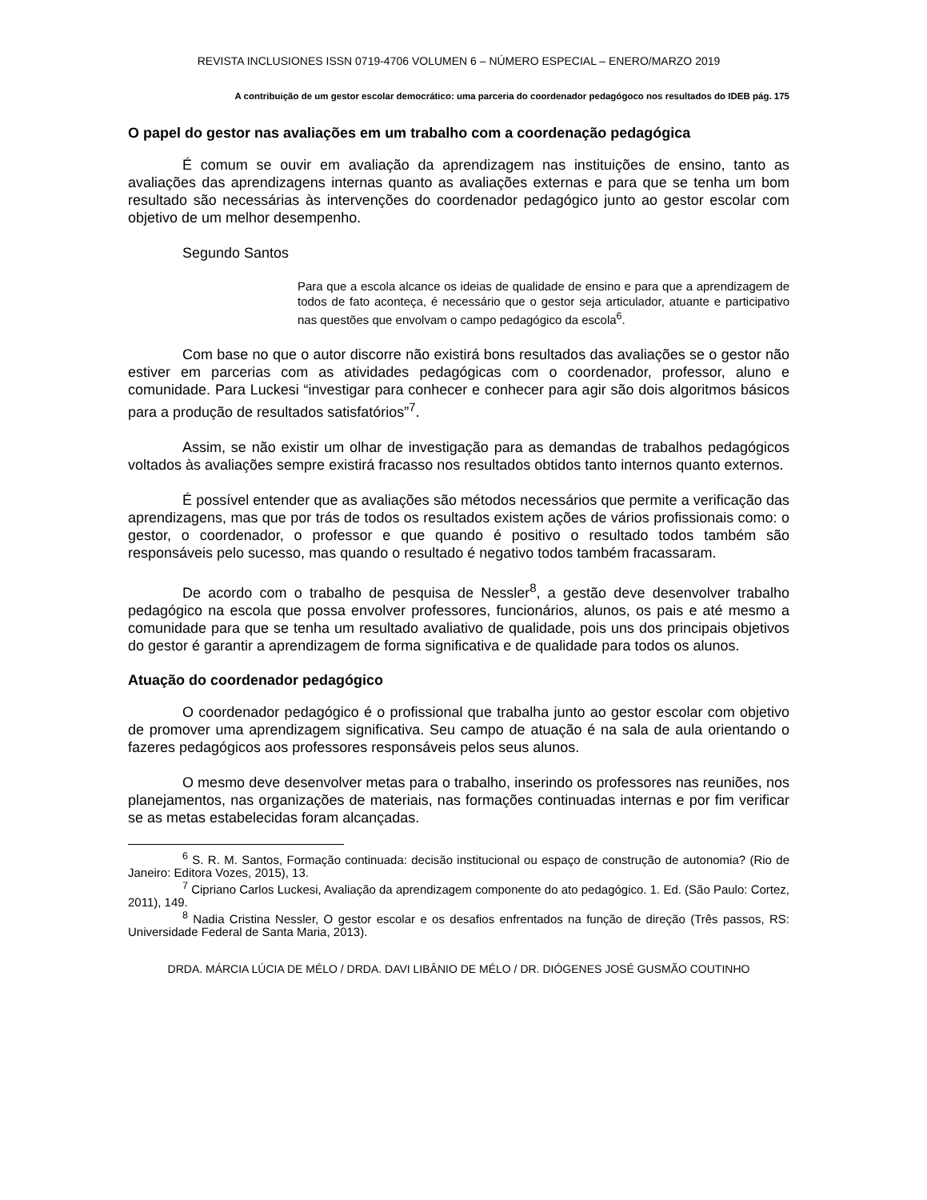REVISTA INCLUSIONES ISSN 0719-4706 VOLUMEN 6 – NÚMERO ESPECIAL – ENERO/MARZO 2019
A contribuição de um gestor escolar democrático: uma parceria do coordenador pedagógoco nos resultados do IDEB pág. 175
O papel do gestor nas avaliações em um trabalho com a coordenação pedagógica
É comum se ouvir em avaliação da aprendizagem nas instituições de ensino, tanto as avaliações das aprendizagens internas quanto as avaliações externas e para que se tenha um bom resultado são necessárias às intervenções do coordenador pedagógico junto ao gestor escolar com objetivo de um melhor desempenho.
Segundo Santos
Para que a escola alcance os ideias de qualidade de ensino e para que a aprendizagem de todos de fato aconteça, é necessário que o gestor seja articulador, atuante e participativo nas questões que envolvam o campo pedagógico da escola<sup>6</sup>.
Com base no que o autor discorre não existirá bons resultados das avaliações se o gestor não estiver em parcerias com as atividades pedagógicas com o coordenador, professor, aluno e comunidade. Para Luckesi “investigar para conhecer e conhecer para agir são dois algoritmos básicos para a produção de resultados satisfatórios”<sup>7</sup>.
Assim, se não existir um olhar de investigação para as demandas de trabalhos pedagógicos voltados às avaliações sempre existirá fracasso nos resultados obtidos tanto internos quanto externos.
É possível entender que as avaliações são métodos necessários que permite a verificação das aprendizagens, mas que por trás de todos os resultados existem ações de vários profissionais como: o gestor, o coordenador, o professor e que quando é positivo o resultado todos também são responsáveis pelo sucesso, mas quando o resultado é negativo todos também fracassaram.
De acordo com o trabalho de pesquisa de Nessler<sup>8</sup>, a gestão deve desenvolver trabalho pedagógico na escola que possa envolver professores, funcionários, alunos, os pais e até mesmo a comunidade para que se tenha um resultado avaliativo de qualidade, pois uns dos principais objetivos do gestor é garantir a aprendizagem de forma significativa e de qualidade para todos os alunos.
Atuação do coordenador pedagógico
O coordenador pedagógico é o profissional que trabalha junto ao gestor escolar com objetivo de promover uma aprendizagem significativa. Seu campo de atuação é na sala de aula orientando o fazeres pedagógicos aos professores responsáveis pelos seus alunos.
O mesmo deve desenvolver metas para o trabalho, inserindo os professores nas reuniões, nos planejamentos, nas organizações de materiais, nas formações continuadas internas e por fim verificar se as metas estabelecidas foram alcançadas.
<sup>6</sup> S. R. M. Santos, Formação continuada: decisão institucional ou espaço de construção de autonomia? (Rio de Janeiro: Editora Vozes, 2015), 13.
<sup>7</sup> Cipriano Carlos Luckesi, Avaliação da aprendizagem componente do ato pedagógico. 1. Ed. (São Paulo: Cortez, 2011), 149.
<sup>8</sup> Nadia Cristina Nessler, O gestor escolar e os desafios enfrentados na função de direção (Três passos, RS: Universidade Federal de Santa Maria, 2013).
DRDA. MÁRCIA LÚCIA DE MÉLO / DRDA. DAVI LIBÂNIO DE MÉLO / DR. DIÓGENES JOSÉ GUSMÃO COUTINHO